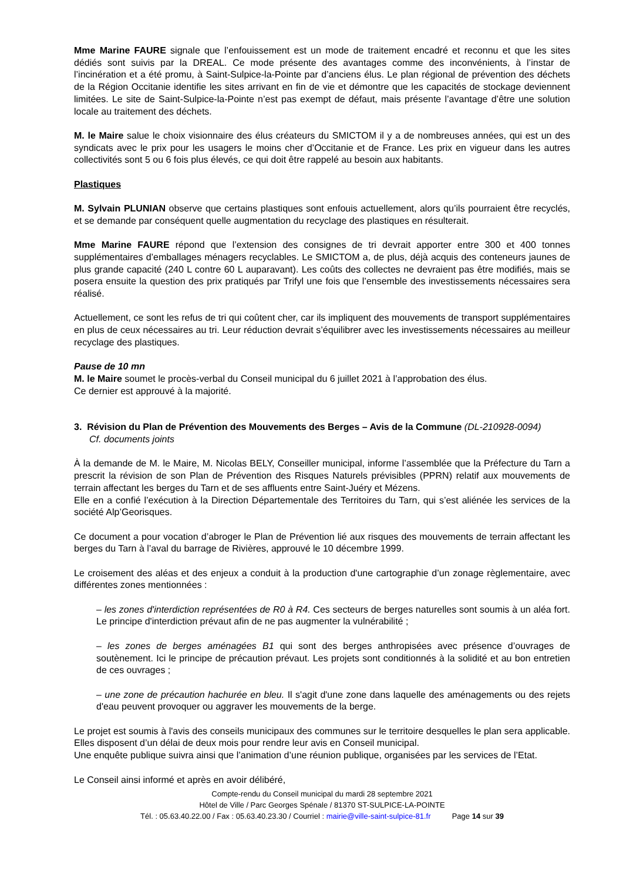Mme Marine FAURE signale que l’enfouissement est un mode de traitement encadré et reconnu et que les sites dédiés sont suivis par la DREAL. Ce mode présente des avantages comme des inconvénients, à l’instar de l’incinération et a été promu, à Saint-Sulpice-la-Pointe par d’anciens élus. Le plan régional de prévention des déchets de la Région Occitanie identifie les sites arrivant en fin de vie et démontre que les capacités de stockage deviennent limitées. Le site de Saint-Sulpice-la-Pointe n’est pas exempt de défaut, mais présente l’avantage d’être une solution locale au traitement des déchets.
M. le Maire salue le choix visionnaire des élus créateurs du SMICTOM il y a de nombreuses années, qui est un des syndicats avec le prix pour les usagers le moins cher d’Occitanie et de France. Les prix en vigueur dans les autres collectivités sont 5 ou 6 fois plus élevés, ce qui doit être rappelé au besoin aux habitants.
Plastiques
M. Sylvain PLUNIAN observe que certains plastiques sont enfouis actuellement, alors qu’ils pourraient être recyclés, et se demande par conséquent quelle augmentation du recyclage des plastiques en résulterait.
Mme Marine FAURE répond que l’extension des consignes de tri devrait apporter entre 300 et 400 tonnes supplémentaires d’emballages ménagers recyclables. Le SMICTOM a, de plus, déjà acquis des conteneurs jaunes de plus grande capacité (240 L contre 60 L auparavant). Les coûts des collectes ne devraient pas être modifiés, mais se posera ensuite la question des prix pratiqués par Trifyl une fois que l’ensemble des investissements nécessaires sera réalisé.
Actuellement, ce sont les refus de tri qui coûtent cher, car ils impliquent des mouvements de transport supplémentaires en plus de ceux nécessaires au tri. Leur réduction devrait s’équilibrer avec les investissements nécessaires au meilleur recyclage des plastiques.
Pause de 10 mn
M. le Maire soumet le procès-verbal du Conseil municipal du 6 juillet 2021 à l’approbation des élus.
Ce dernier est approuvé à la majorité.
3. Révision du Plan de Prévention des Mouvements des Berges – Avis de la Commune (DL-210928-0094)
Cf. documents joints
À la demande de M. le Maire, M. Nicolas BELY, Conseiller municipal, informe l’assemblée que la Préfecture du Tarn a prescrit la révision de son Plan de Prévention des Risques Naturels prévisibles (PPRN) relatif aux mouvements de terrain affectant les berges du Tarn et de ses affluents entre Saint-Juéry et Mézens.
Elle en a confié l’exécution à la Direction Départementale des Territoires du Tarn, qui s’est aliénée les services de la société Alp’Georisques.
Ce document a pour vocation d’abroger le Plan de Prévention lié aux risques des mouvements de terrain affectant les berges du Tarn à l’aval du barrage de Rivières, approuvé le 10 décembre 1999.
Le croisement des aléas et des enjeux a conduit à la production d'une cartographie d’un zonage règlementaire, avec différentes zones mentionnées :
– les zones d'interdiction représentées de R0 à R4. Ces secteurs de berges naturelles sont soumis à un aléa fort. Le principe d'interdiction prévaut afin de ne pas augmenter la vulnérabilité ;
– les zones de berges aménagées B1 qui sont des berges anthropisées avec présence d’ouvrages de soutènement. Ici le principe de précaution prévaut. Les projets sont conditionnés à la solidité et au bon entretien de ces ouvrages ;
– une zone de précaution hachurée en bleu. Il s'agit d'une zone dans laquelle des aménagements ou des rejets d'eau peuvent provoquer ou aggraver les mouvements de la berge.
Le projet est soumis à l'avis des conseils municipaux des communes sur le territoire desquelles le plan sera applicable. Elles disposent d’un délai de deux mois pour rendre leur avis en Conseil municipal.
Une enquête publique suivra ainsi que l’animation d’une réunion publique, organisées par les services de l’Etat.
Le Conseil ainsi informé et après en avoir délibéré,
Compte-rendu du Conseil municipal du mardi 28 septembre 2021
Hôtel de Ville / Parc Georges Spénale / 81370 ST-SULPICE-LA-POINTE
Tél. : 05.63.40.22.00 / Fax : 05.63.40.23.30 / Courriel : mairie@ville-saint-sulpice-81.fr Page 14 sur 39